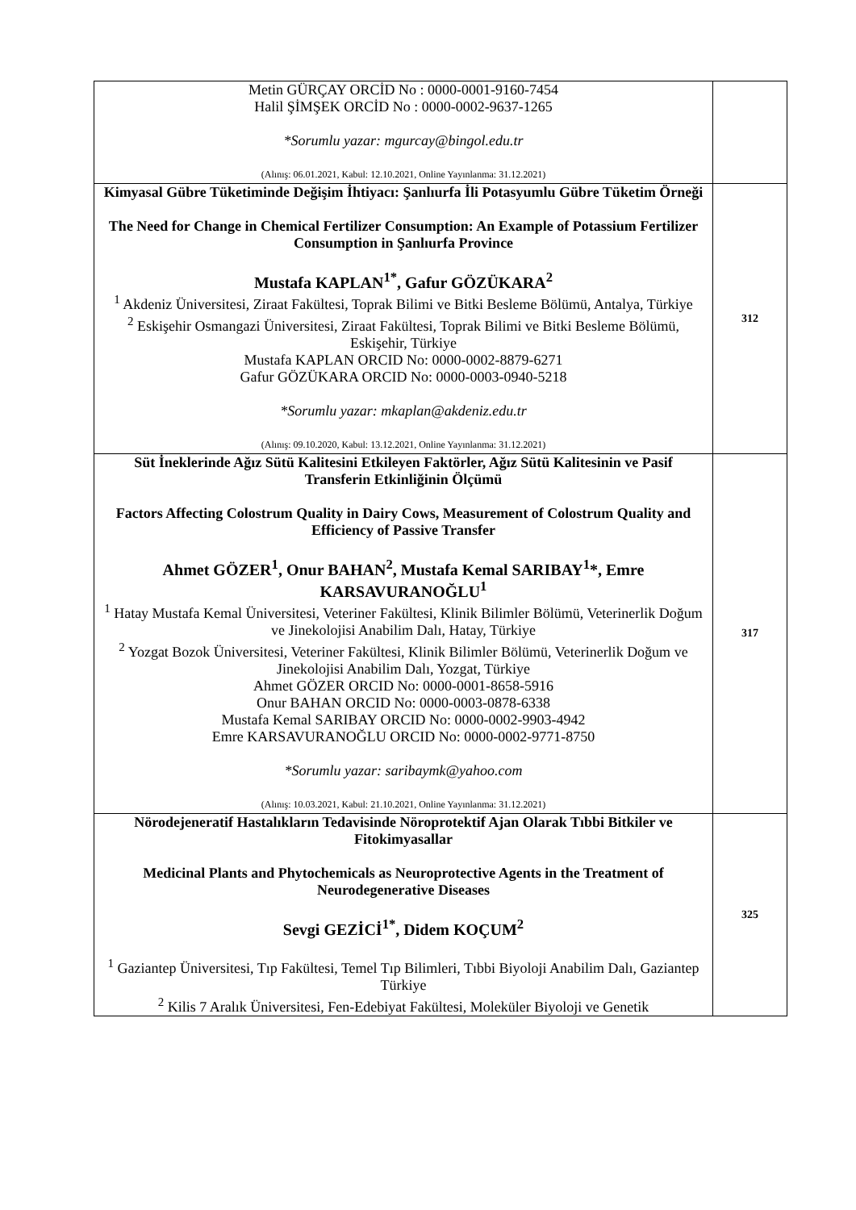| Metin GÜRÇAY ORCİD No : 0000-0001-9160-7454 Halil ŞİMŞEK ORCİD No : 0000-0002-9637-1265 *Sorumlu yazar: mgurcay@bingol.edu.tr (Alınış: 06.01.2021, Kabul: 12.10.2021, Online Yayınlanma: 31.12.2021) | |
| Kimyasal Gübre Tüketiminde Değişim İhtiyacı: Şanlıurfa İli Potasyumlu Gübre Tüketim Örneği The Need for Change in Chemical Fertilizer Consumption: An Example of Potassium Fertilizer Consumption in Şanlıurfa Province Mustafa KAPLAN<sup>1*</sup>, Gafur GÖZÜKARA<sup>2</sup> <sup>1</sup> Akdeniz Üniversitesi, Ziraat Fakültesi, Toprak Bilimi ve Bitki Besleme Bölümü, Antalya, Türkiye <sup>2</sup> Eskişehir Osmangazi Üniversitesi, Ziraat Fakültesi, Toprak Bilimi ve Bitki Besleme Bölümü, Eskişehir, Türkiye Mustafa KAPLAN ORCID No: 0000-0002-8879-6271 Gafur GÖZÜKARA ORCID No: 0000-0003-0940-5218 *Sorumlu yazar: mkaplan@akdeniz.edu.tr (Alınış: 09.10.2020, Kabul: 13.12.2021, Online Yayınlanma: 31.12.2021) | 312 |
| Süt İneklerinde Ağız Sütü Kalitesini Etkileyen Faktörler, Ağız Sütü Kalitesinin ve Pasif Transferin Etkinliğinin Ölçümü Factors Affecting Colostrum Quality in Dairy Cows, Measurement of Colostrum Quality and Efficiency of Passive Transfer Ahmet GÖZER<sup>1</sup>, Onur BAHAN<sup>2</sup>, Mustafa Kemal SARIBAY<sup>1</sup>*, Emre KARSAVURANOĞLU<sup>1</sup> <sup>1</sup> Hatay Mustafa Kemal Üniversitesi, Veteriner Fakültesi, Klinik Bilimler Bölümü, Veterinerlik Doğum ve Jinekolojisi Anabilim Dalı, Hatay, Türkiye <sup>2</sup> Yozgat Bozok Üniversitesi, Veteriner Fakültesi, Klinik Bilimler Bölümü, Veterinerlik Doğum ve Jinekolojisi Anabilim Dalı, Yozgat, Türkiye Ahmet GÖZER ORCID No: 0000-0001-8658-5916 Onur BAHAN ORCID No: 0000-0003-0878-6338 Mustafa Kemal SARIBAY ORCID No: 0000-0002-9903-4942 Emre KARSAVURANOĞLU ORCID No: 0000-0002-9771-8750 *Sorumlu yazar: saribaymk@yahoo.com (Alınış: 10.03.2021, Kabul: 21.10.2021, Online Yayınlanma: 31.12.2021) | 317 |
| Nörodejeneratif Hastalıkların Tedavisinde Nöroprotektif Ajan Olarak Tıbbi Bitkiler ve Fitokimyasallar Medicinal Plants and Phytochemicals as Neuroprotective Agents in the Treatment of Neurodegenerative Diseases Sevgi GEZİCİ<sup>1*</sup>, Didem KOÇUM<sup>2</sup> <sup>1</sup> Gaziantep Üniversitesi, Tıp Fakültesi, Temel Tıp Bilimleri, Tıbbi Biyoloji Anabilim Dalı, Gaziantep Türkiye <sup>2</sup> Kilis 7 Aralık Üniversitesi, Fen-Edebiyat Fakültesi, Moleküler Biyoloji ve Genetik | 325 |